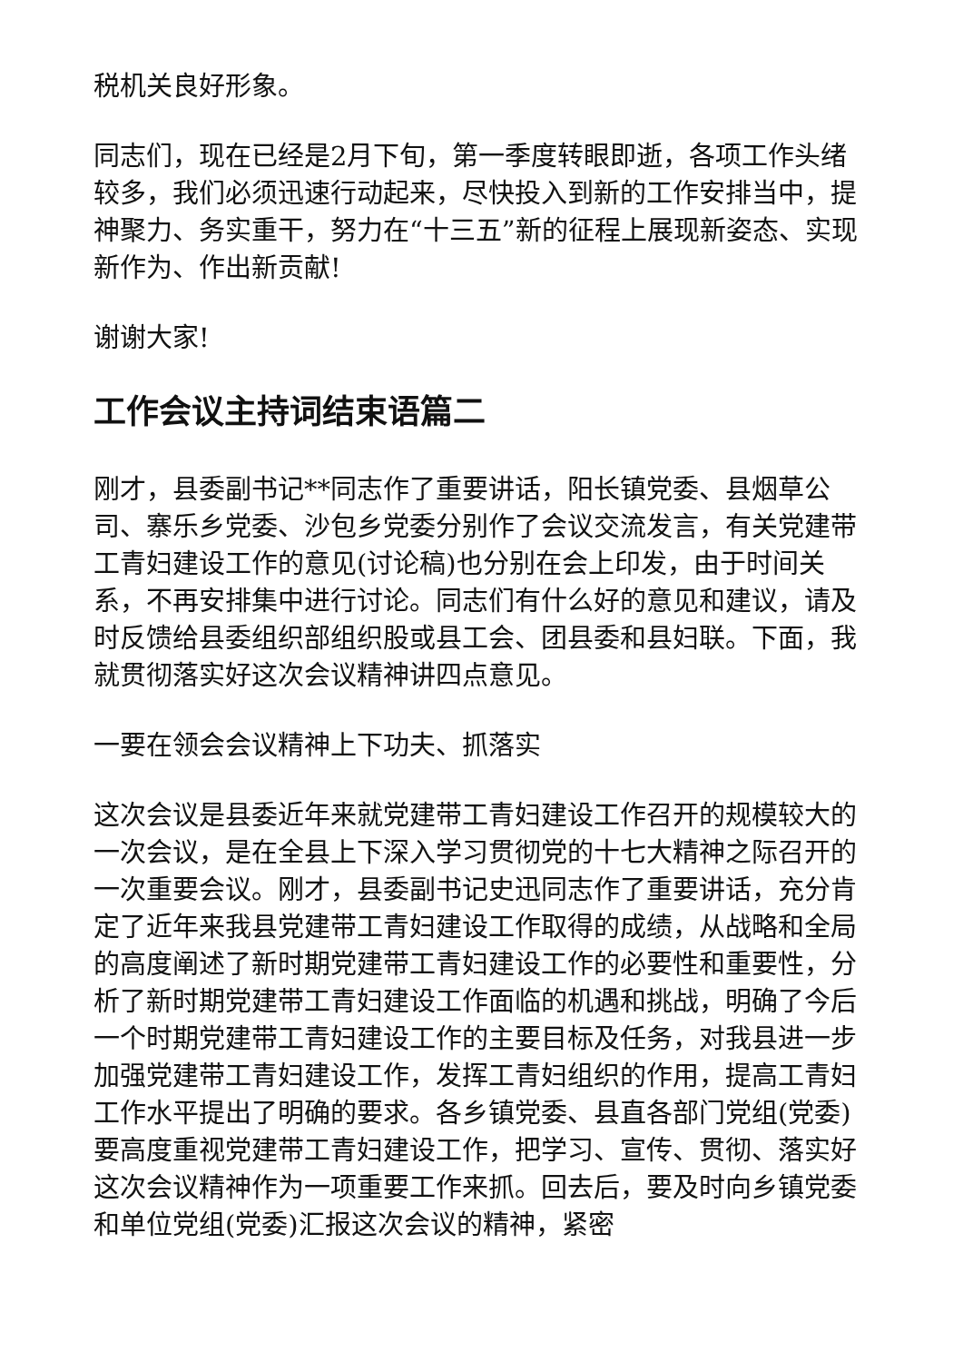税机关良好形象。
同志们，现在已经是2月下旬，第一季度转眼即逝，各项工作头绪较多，我们必须迅速行动起来，尽快投入到新的工作安排当中，提神聚力、务实重干，努力在“十三五”新的征程上展现新姿态、实现新作为、作出新贡献!
谢谢大家!
工作会议主持词结束语篇二
刚才，县委副书记**同志作了重要讲话，阳长镇党委、县烟草公司、寨乐乡党委、沙包乡党委分别作了会议交流发言，有关党建带工青妇建设工作的意见(讨论稿)也分别在会上印发，由于时间关系，不再安排集中进行讨论。同志们有什么好的意见和建议，请及时反馈给县委组织部组织股或县工会、团县委和县妇联。下面，我就贯彻落实好这次会议精神讲四点意见。
一要在领会会议精神上下功夫、抓落实
这次会议是县委近年来就党建带工青妇建设工作召开的规模较大的一次会议，是在全县上下深入学习贯彻党的十七大精神之际召开的一次重要会议。刚才，县委副书记史迅同志作了重要讲话，充分肯定了近年来我县党建带工青妇建设工作取得的成绩，从战略和全局的高度阐述了新时期党建带工青妇建设工作的必要性和重要性，分析了新时期党建带工青妇建设工作面临的机遇和挑战，明确了今后一个时期党建带工青妇建设工作的主要目标及任务，对我县进一步加强党建带工青妇建设工作，发挥工青妇组织的作用，提高工青妇工作水平提出了明确的要求。各乡镇党委、县直各部门党组(党委)要高度重视党建带工青妇建设工作，把学习、宣传、贯彻、落实好这次会议精神作为一项重要工作来抓。回去后，要及时向乡镇党委和单位党组(党委)汇报这次会议的精神，紧密